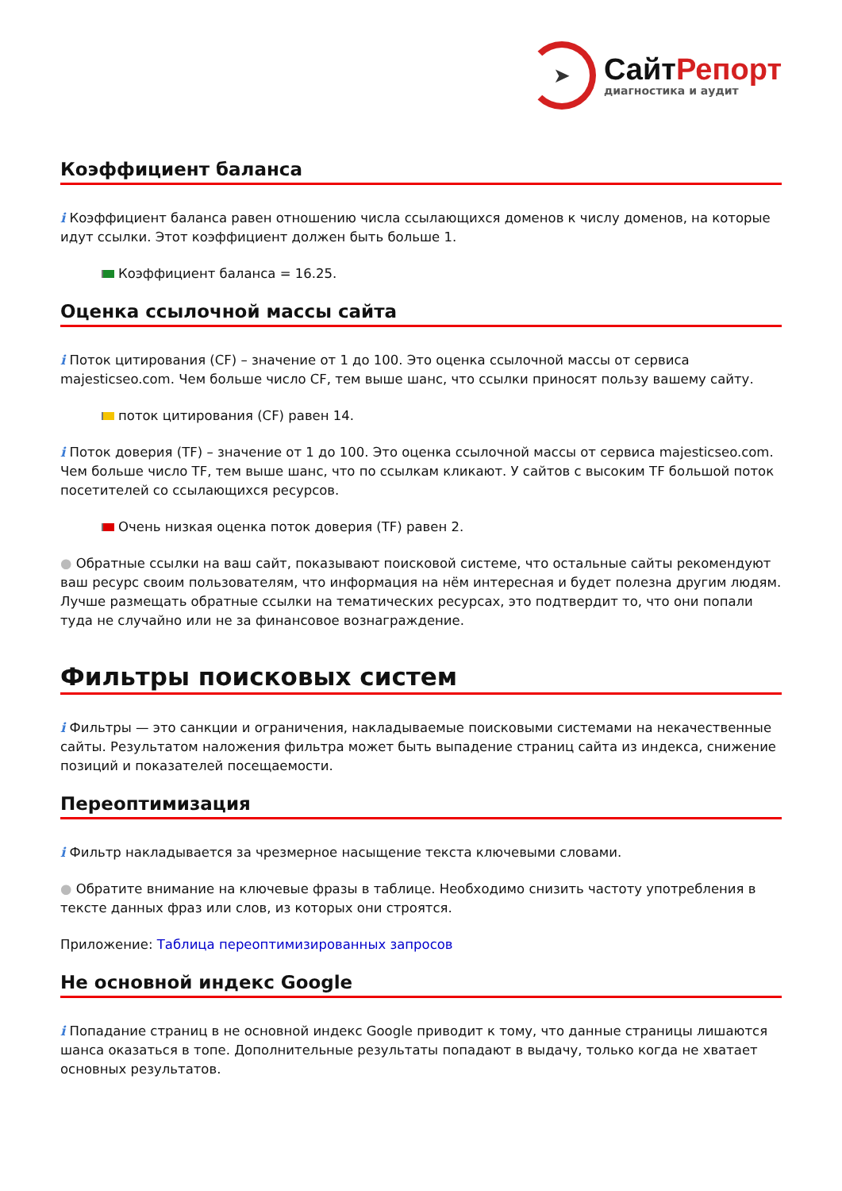➤
СайтРепорт
диагностика и аудит
Коэффициент баланса
i Коэффициент баланса равен отношению числа ссылающихся доменов к числу доменов, на которые идут ссылки. Этот коэффициент должен быть больше 1.
Коэффициент баланса = 16.25.
Оценка ссылочной массы сайта
i Поток цитирования (CF) – значение от 1 до 100. Это оценка ссылочной массы от сервиса majesticseo.com. Чем больше число CF, тем выше шанс, что ссылки приносят пользу вашему сайту.
поток цитирования (CF) равен 14.
i Поток доверия (TF) – значение от 1 до 100. Это оценка ссылочной массы от сервиса majesticseo.com. Чем больше число TF, тем выше шанс, что по ссылкам кликают. У сайтов с высоким TF большой поток посетителей со ссылающихся ресурсов.
Очень низкая оценка поток доверия (TF) равен 2.
● Обратные ссылки на ваш сайт, показывают поисковой системе, что остальные сайты рекомендуют ваш ресурс своим пользователям, что информация на нём интересная и будет полезна другим людям.
Лучше размещать обратные ссылки на тематических ресурсах, это подтвердит то, что они попали туда не случайно или не за финансовое вознаграждение.
Фильтры поисковых систем
i Фильтры — это санкции и ограничения, накладываемые поисковыми системами на некачественные сайты. Результатом наложения фильтра может быть выпадение страниц сайта из индекса, снижение позиций и показателей посещаемости.
Переоптимизация
i Фильтр накладывается за чрезмерное насыщение текста ключевыми словами.
● Обратите внимание на ключевые фразы в таблице. Необходимо снизить частоту употребления в тексте данных фраз или слов, из которых они строятся.
Приложение: Таблица переоптимизированных запросов
Не основной индекс Google
i Попадание страниц в не основной индекс Google приводит к тому, что данные страницы лишаются шанса оказаться в топе. Дополнительные результаты попадают в выдачу, только когда не хватает основных результатов.